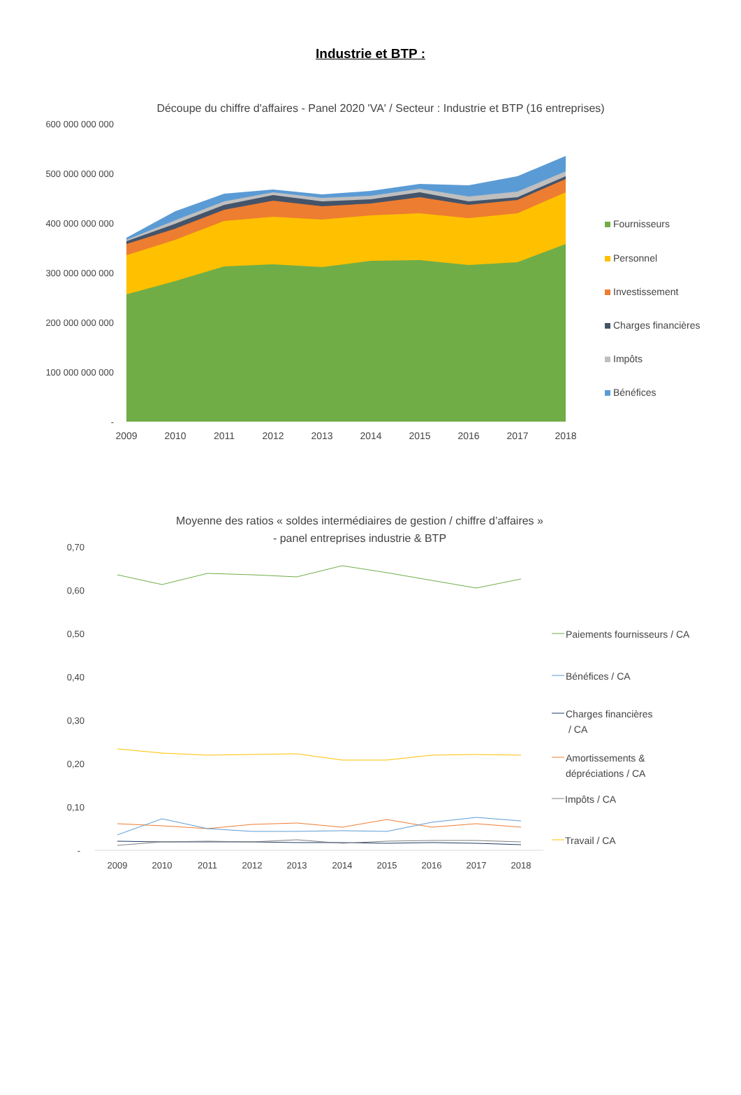Industrie et BTP :
Découpe du chiffre d'affaires - Panel 2020 'VA' / Secteur : Industrie et BTP (16 entreprises)
600 000 000 000
500 000 000 000
400 000 000 000
300 000 000 000
200 000 000 000
100 000 000 000
-
2009
2010
2011
2012
2013
2014
2015
2016
2017
2018
Fournisseurs
Personnel
Investissement
Charges financières
Impôts
Bénéfices
Moyenne des ratios « soldes intermédiaires de gestion / chiffre d’affaires »
- panel entreprises industrie & BTP
0,70
0,60
0,50
0,40
0,30
0,20
0,10
-
2009
2010
2011
2012
2013
2014
2015
2016
2017
2018
Paiements fournisseurs / CA
Bénéfices / CA
Charges financières
/ CA
Amortissements &
dépréciations / CA
Impôts / CA
Travail / CA